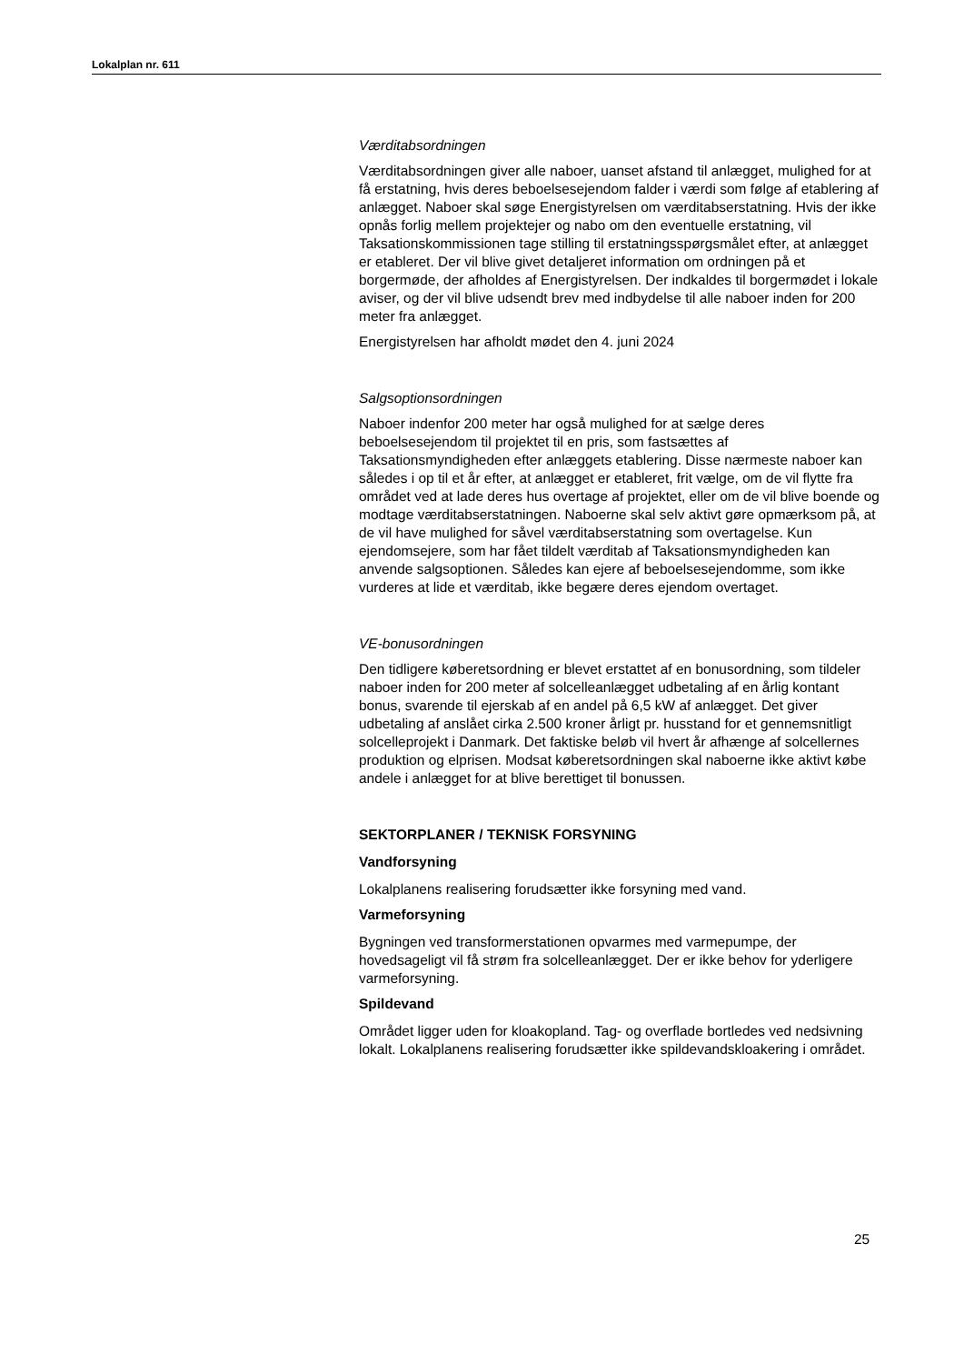Lokalplan nr. 611
Værditabsordningen
Værditabsordningen giver alle naboer, uanset afstand til anlægget, mulighed for at få erstatning, hvis deres beboelsesejendom falder i værdi som følge af etablering af anlægget. Naboer skal søge Energistyrelsen om værditabserstatning. Hvis der ikke opnås forlig mellem projektejer og nabo om den eventuelle erstatning, vil Taksationskommissionen tage stilling til erstatningsspørgsmålet efter, at anlægget er etableret. Der vil blive givet detaljeret information om ordningen på et borgermøde, der afholdes af Energistyrelsen. Der indkaldes til borgermødet i lokale aviser, og der vil blive udsendt brev med indbydelse til alle naboer inden for 200 meter fra anlægget.
Energistyrelsen har afholdt mødet den 4. juni 2024
Salgsoptionsordningen
Naboer indenfor 200 meter har også mulighed for at sælge deres beboelsesejendom til projektet til en pris, som fastsættes af Taksationsmyndigheden efter anlæggets etablering. Disse nærmeste naboer kan således i op til et år efter, at anlægget er etableret, frit vælge, om de vil flytte fra området ved at lade deres hus overtage af projektet, eller om de vil blive boende og modtage værditabserstatningen. Naboerne skal selv aktivt gøre opmærksom på, at de vil have mulighed for såvel værditabserstatning som overtagelse. Kun ejendomsejere, som har fået tildelt værditab af Taksationsmyndigheden kan anvende salgsoptionen. Således kan ejere af beboelsesejendomme, som ikke vurderes at lide et værditab, ikke begære deres ejendom overtaget.
VE-bonusordningen
Den tidligere køberetsordning er blevet erstattet af en bonusordning, som tildeler naboer inden for 200 meter af solcelleanlægget udbetaling af en årlig kontant bonus, svarende til ejerskab af en andel på 6,5 kW af anlægget. Det giver udbetaling af anslået cirka 2.500 kroner årligt pr. husstand for et gennemsnitligt solcelleprojekt i Danmark. Det faktiske beløb vil hvert år afhænge af solcellernes produktion og elprisen. Modsat køberetsordningen skal naboerne ikke aktivt købe andele i anlægget for at blive berettiget til bonussen.
SEKTORPLANER / TEKNISK FORSYNING
Vandforsyning
Lokalplanens realisering forudsætter ikke forsyning med vand.
Varmeforsyning
Bygningen ved transformerstationen opvarmes med varmepumpe, der hovedsageligt vil få strøm fra solcelleanlægget. Der er ikke behov for yderligere varmeforsyning.
Spildevand
Området ligger uden for kloakopland. Tag- og overflade bortledes ved nedsivning lokalt. Lokalplanens realisering forudsætter ikke spildevandskloakering i området.
25